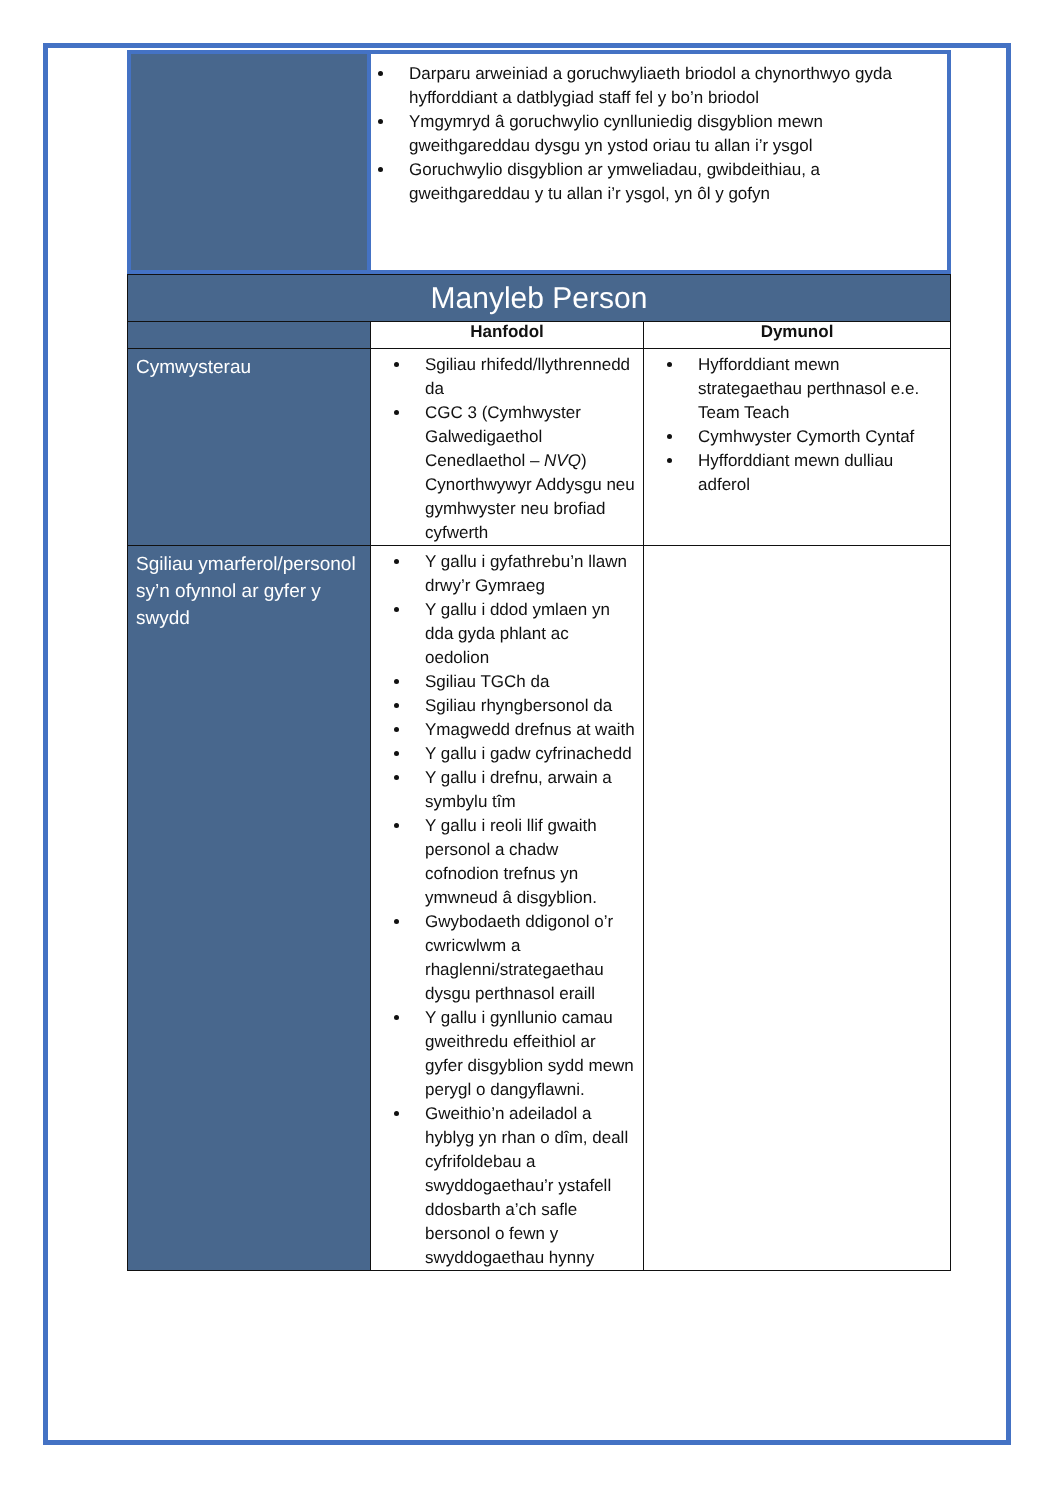| | Darparu arweiniad a goruchwyliaeth briodol a chynorthwyo gyda hyfforddiant a datblygiad staff fel y bo’n briodol Ymgymryd â goruchwylio cynlluniedig disgyblion mewn gweithgareddau dysgu yn ystod oriau tu allan i’r ysgol Goruchwylio disgyblion ar ymweliadau, gwibdeithiau, a gweithgareddau y tu allan i’r ysgol, yn ôl y gofyn |
| Manyleb Person | | |
| | Hanfodol | Dymunol |
| Cymwysterau | Sgiliau rhifedd/llythrennedd da CGC 3 (Cymhwyster Galwedigaethol Cenedlaethol – NVQ ) Cynorthwywyr Addysgu neu gymhwyster neu brofiad cyfwerth | Hyfforddiant mewn strategaethau perthnasol e.e. Team Teach Cymhwyster Cymorth Cyntaf Hyfforddiant mewn dulliau adferol |
| Sgiliau ymarferol/personol sy’n ofynnol ar gyfer y swydd | Y gallu i gyfathrebu’n llawn drwy’r Gymraeg Y gallu i ddod ymlaen yn dda gyda phlant ac oedolion Sgiliau TGCh da Sgiliau rhyngbersonol da Ymagwedd drefnus at waith Y gallu i gadw cyfrinachedd Y gallu i drefnu, arwain a symbylu tîm Y gallu i reoli llif gwaith personol a chadw cofnodion trefnus yn ymwneud â disgyblion. Gwybodaeth ddigonol o’r cwricwlwm a rhaglenni/strategaethau dysgu perthnasol eraill Y gallu i gynllunio camau gweithredu effeithiol ar gyfer disgyblion sydd mewn perygl o dangyflawni. Gweithio’n adeiladol a hyblyg yn rhan o dîm, deall cyfrifoldebau a swyddogaethau’r ystafell ddosbarth a’ch safle bersonol o fewn y swyddogaethau hynny | |